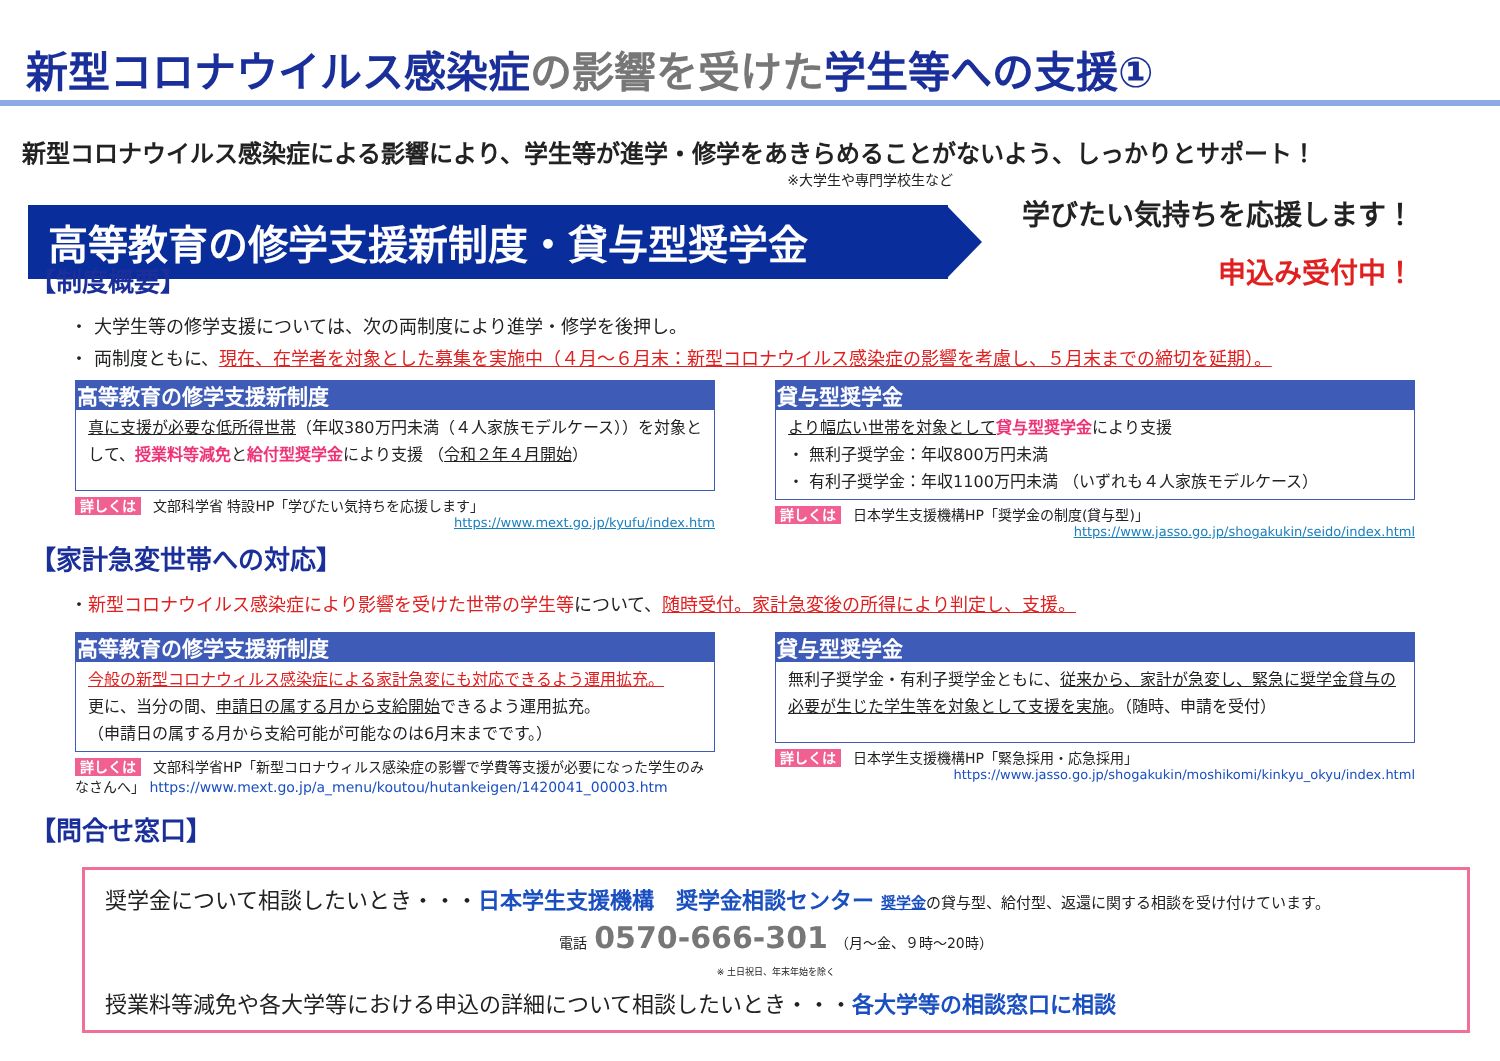新型コロナウイルス感染症の影響を受けた学生等への支援①
新型コロナウイルス感染症による影響により、学生等が進学・修学をあきらめることがないよう、しっかりとサポート！
※大学生や専門学校生など
高等教育の修学支援新制度・貸与型奨学金
学びたい気持ちを応援します！
申込み受付中！
【制度概要】
・ 大学生等の修学支援については、次の両制度により進学・修学を後押し。
・ 両制度ともに、現在、在学者を対象とした募集を実施中（４月～６月末：新型コロナウイルス感染症の影響を考慮し、５月末までの締切を延期）。
高等教育の修学支援新制度
真に支援が必要な低所得世帯（年収380万円未満（４人家族モデルケース））を対象として、授業料等減免と給付型奨学金により支援 （令和２年４月開始）
詳しくは 文部科学省 特設HP「学びたい気持ちを応援します」
https://www.mext.go.jp/kyufu/index.htm
貸与型奨学金
より幅広い世帯を対象として 貸与型奨学金により支援
・ 無利子奨学金：年収800万円未満
・ 有利子奨学金：年収1100万円未満 （いずれも４人家族モデルケース）
詳しくは 日本学生支援機構HP「奨学金の制度(貸与型)」
https://www.jasso.go.jp/shogakukin/seido/index.html
【家計急変世帯への対応】
・新型コロナウイルス感染症により影響を受けた世帯の学生等について、随時受付。家計急変後の所得により判定し、支援。
高等教育の修学支援新制度
今般の新型コロナウィルス感染症による家計急変にも対応できるよう運用拡充。
更に、当分の間、申請日の属する月から支給開始できるよう運用拡充。
（申請日の属する月から支給可能が可能なのは6月末までです。）
詳しくは 文部科学省HP「新型コロナウィルス感染症の影響で学費等支援が必要になった学生のみなさんへ」 https://www.mext.go.jp/a_menu/koutou/hutankeigen/1420041_00003.htm
貸与型奨学金
無利子奨学金・有利子奨学金ともに、従来から、家計が急変し、緊急に奨学金貸与の必要が生じた学生等を対象として支援を実施。（随時、申請を受付）
詳しくは 日本学生支援機構HP「緊急採用・応急採用」
https://www.jasso.go.jp/shogakukin/moshikomi/kinkyu_okyu/index.html
【問合せ窓口】
奨学金について相談したいとき・・・日本学生支援機構　奨学金相談センター 奨学金の貸与型、給付型、返還に関する相談を受け付けています。
電話 0570-666-301 （月～金、９時～20時）
※ 土日祝日、年末年始を除く
授業料等減免や各大学等における申込の詳細について相談したいとき・・・各大学等の相談窓口に相談